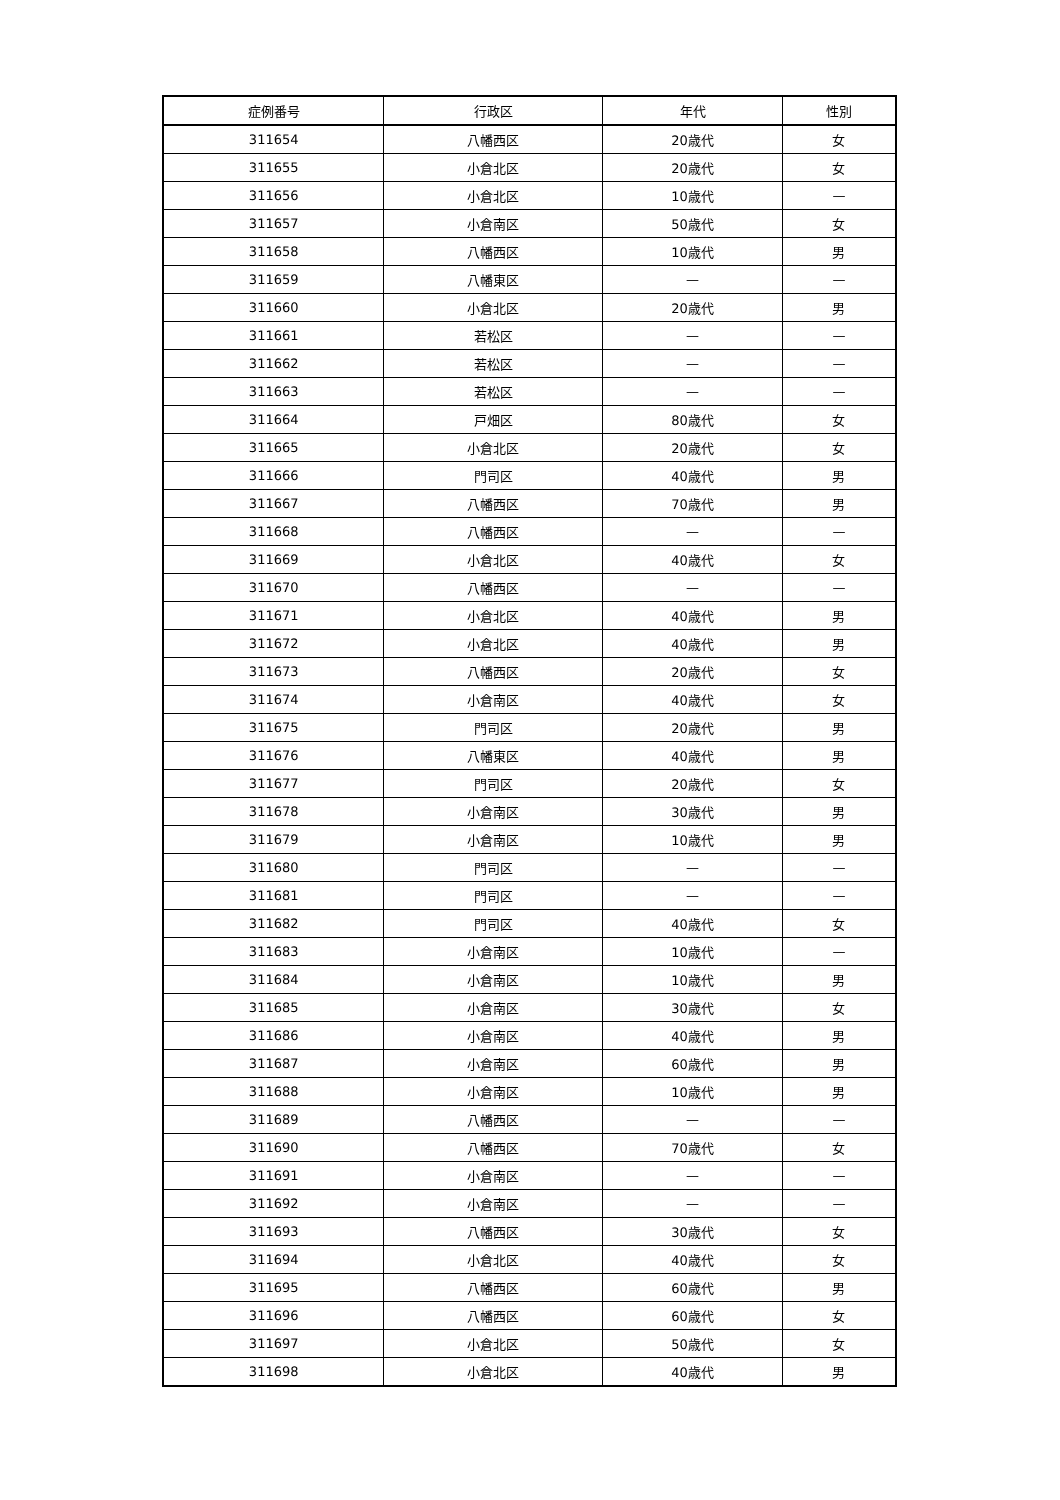| 症例番号 | 行政区 | 年代 | 性別 |
| --- | --- | --- | --- |
| 311654 | 八幡西区 | 20歳代 | 女 |
| 311655 | 小倉北区 | 20歳代 | 女 |
| 311656 | 小倉北区 | 10歳代 | — |
| 311657 | 小倉南区 | 50歳代 | 女 |
| 311658 | 八幡西区 | 10歳代 | 男 |
| 311659 | 八幡東区 | — | — |
| 311660 | 小倉北区 | 20歳代 | 男 |
| 311661 | 若松区 | — | — |
| 311662 | 若松区 | — | — |
| 311663 | 若松区 | — | — |
| 311664 | 戸畑区 | 80歳代 | 女 |
| 311665 | 小倉北区 | 20歳代 | 女 |
| 311666 | 門司区 | 40歳代 | 男 |
| 311667 | 八幡西区 | 70歳代 | 男 |
| 311668 | 八幡西区 | — | — |
| 311669 | 小倉北区 | 40歳代 | 女 |
| 311670 | 八幡西区 | — | — |
| 311671 | 小倉北区 | 40歳代 | 男 |
| 311672 | 小倉北区 | 40歳代 | 男 |
| 311673 | 八幡西区 | 20歳代 | 女 |
| 311674 | 小倉南区 | 40歳代 | 女 |
| 311675 | 門司区 | 20歳代 | 男 |
| 311676 | 八幡東区 | 40歳代 | 男 |
| 311677 | 門司区 | 20歳代 | 女 |
| 311678 | 小倉南区 | 30歳代 | 男 |
| 311679 | 小倉南区 | 10歳代 | 男 |
| 311680 | 門司区 | — | — |
| 311681 | 門司区 | — | — |
| 311682 | 門司区 | 40歳代 | 女 |
| 311683 | 小倉南区 | 10歳代 | — |
| 311684 | 小倉南区 | 10歳代 | 男 |
| 311685 | 小倉南区 | 30歳代 | 女 |
| 311686 | 小倉南区 | 40歳代 | 男 |
| 311687 | 小倉南区 | 60歳代 | 男 |
| 311688 | 小倉南区 | 10歳代 | 男 |
| 311689 | 八幡西区 | — | — |
| 311690 | 八幡西区 | 70歳代 | 女 |
| 311691 | 小倉南区 | — | — |
| 311692 | 小倉南区 | — | — |
| 311693 | 八幡西区 | 30歳代 | 女 |
| 311694 | 小倉北区 | 40歳代 | 女 |
| 311695 | 八幡西区 | 60歳代 | 男 |
| 311696 | 八幡西区 | 60歳代 | 女 |
| 311697 | 小倉北区 | 50歳代 | 女 |
| 311698 | 小倉北区 | 40歳代 | 男 |